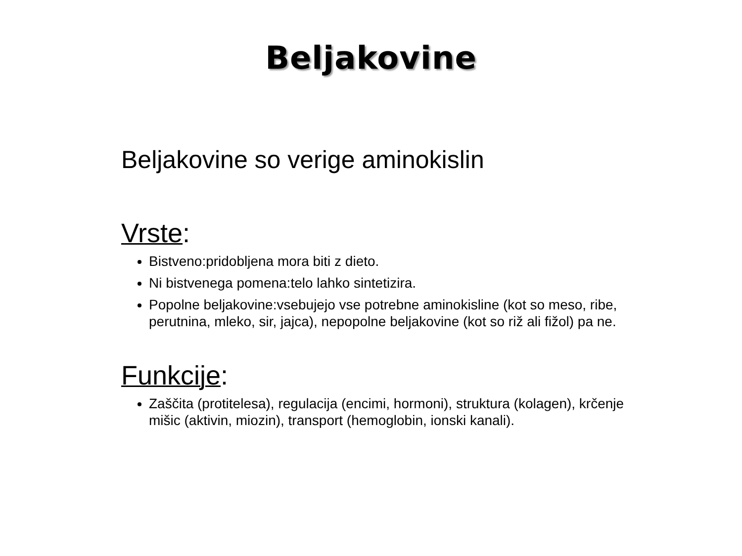Beljakovine
Beljakovine so verige aminokislin
Vrste:
Bistveno:pridobljena mora biti z dieto.
Ni bistvenega pomena:telo lahko sintetizira.
Popolne beljakovine:vsebujejo vse potrebne aminokisline (kot so meso, ribe, perutnina, mleko, sir, jajca), nepopolne beljakovine (kot so riž ali fižol) pa ne.
Funkcije:
Zaščita (protitelesa), regulacija (encimi, hormoni), struktura (kolagen), krčenje mišic (aktivin, miozin), transport (hemoglobin, ionski kanali).